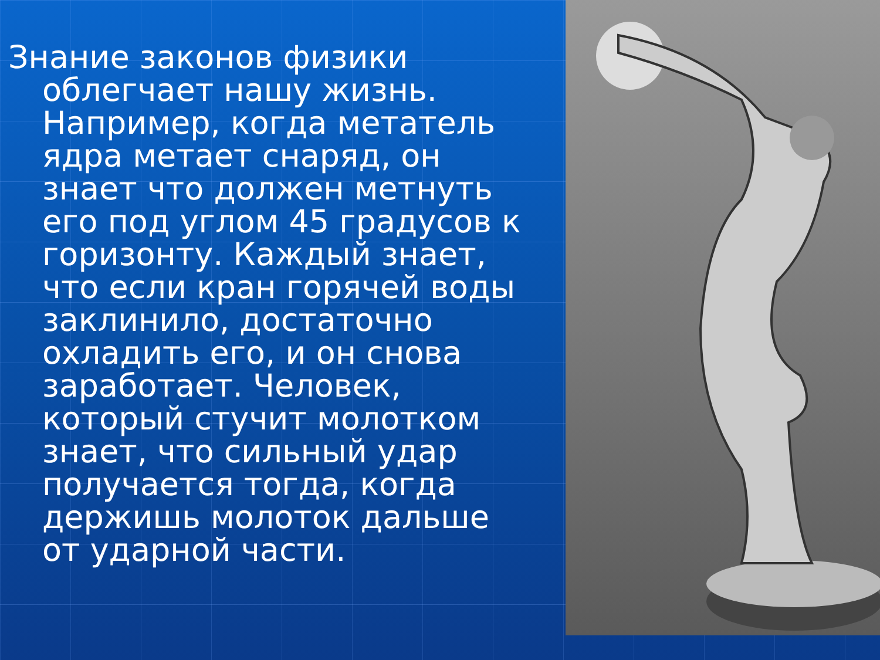Знание законов физики облегчает нашу жизнь. Например, когда метатель ядра метает снаряд, он знает что должен метнуть его под углом 45 градусов к горизонту. Каждый знает, что если кран горячей воды заклинило, достаточно охладить его, и он снова заработает. Человек, который стучит молотком знает, что сильный удар получается тогда, когда держишь молоток дальше от ударной части.